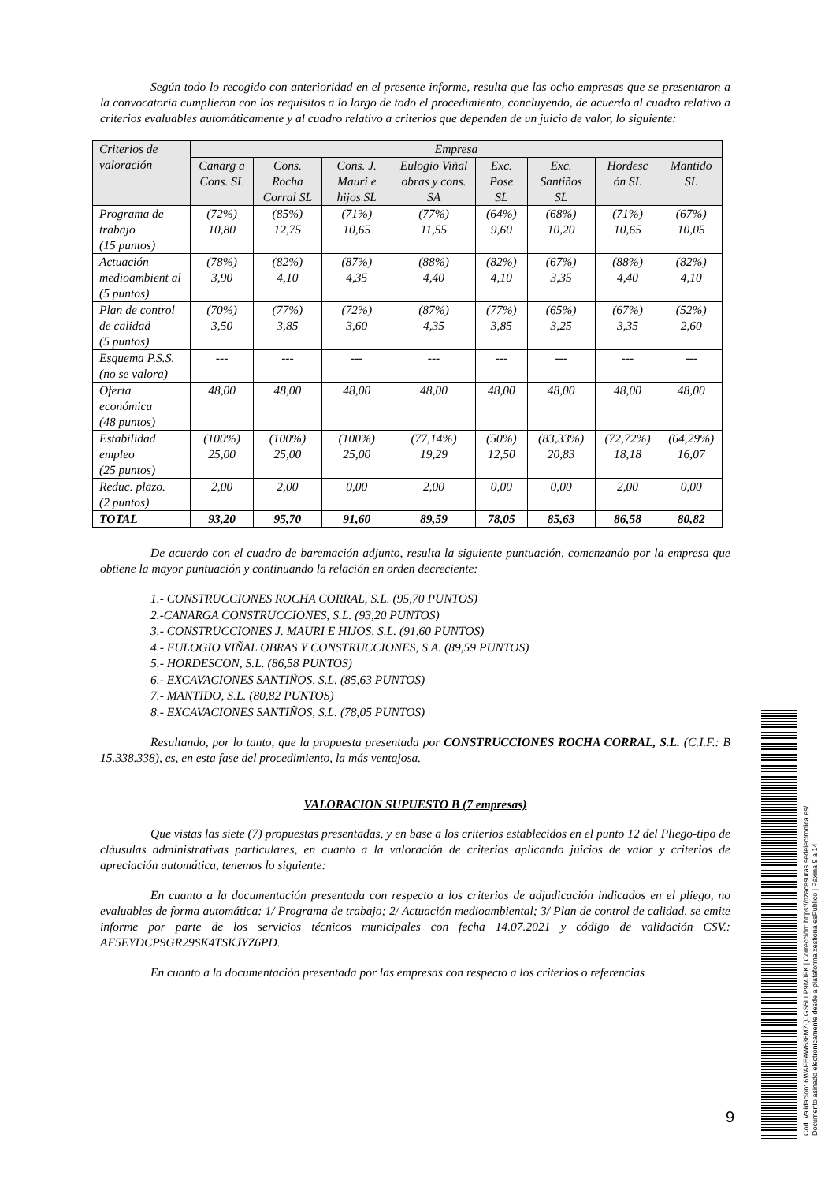Según todo lo recogido con anterioridad en el presente informe, resulta que las ocho empresas que se presentaron a la convocatoria cumplieron con los requisitos a lo largo de todo el procedimiento, concluyendo, de acuerdo al cuadro relativo a criterios evaluables automáticamente y al cuadro relativo a criterios que dependen de un juicio de valor, lo siguiente:
| Criterios de valoración | Empresa | | | | | | | |
| --- | --- | --- | --- | --- | --- | --- | --- | --- |
| | Canarg a Cons. SL | Cons. Rocha Corral SL | Cons. J. Mauri e hijos SL | Eulogio Viñal obras y cons. SA | Exc. Pose SL | Exc. Santiños SL | Hordesc ón SL | Mantido SL |
| Programa de trabajo (15 puntos) | (72%) 10,80 | (85%) 12,75 | (71%) 10,65 | (77%) 11,55 | (64%) 9,60 | (68%) 10,20 | (71%) 10,65 | (67%) 10,05 |
| Actuación medioambient al (5 puntos) | (78%) 3,90 | (82%) 4,10 | (87%) 4,35 | (88%) 4,40 | (82%) 4,10 | (67%) 3,35 | (88%) 4,40 | (82%) 4,10 |
| Plan de control de calidad (5 puntos) | (70%) 3,50 | (77%) 3,85 | (72%) 3,60 | (87%) 4,35 | (77%) 3,85 | (65%) 3,25 | (67%) 3,35 | (52%) 2,60 |
| Esquema P.S.S. (no se valora) | --- | --- | --- | --- | --- | --- | --- | --- |
| Oferta económica (48 puntos) | 48,00 | 48,00 | 48,00 | 48,00 | 48,00 | 48,00 | 48,00 | 48,00 |
| Estabilidad empleo (25 puntos) | (100%) 25,00 | (100%) 25,00 | (100%) 25,00 | (77,14%) 19,29 | (50%) 12,50 | (83,33%) 20,83 | (72,72%) 18,18 | (64,29%) 16,07 |
| Reduc. plazo. (2 puntos) | 2,00 | 2,00 | 0,00 | 2,00 | 0,00 | 0,00 | 2,00 | 0,00 |
| TOTAL | 93,20 | 95,70 | 91,60 | 89,59 | 78,05 | 85,63 | 86,58 | 80,82 |
De acuerdo con el cuadro de baremación adjunto, resulta la siguiente puntuación, comenzando por la empresa que obtiene la mayor puntuación y continuando la relación en orden decreciente:
1.- CONSTRUCCIONES ROCHA CORRAL, S.L. (95,70 PUNTOS)
2.-CANARGA CONSTRUCCIONES, S.L. (93,20 PUNTOS)
3.- CONSTRUCCIONES J. MAURI E HIJOS, S.L. (91,60 PUNTOS)
4.- EULOGIO VIÑAL OBRAS Y CONSTRUCCIONES, S.A. (89,59 PUNTOS)
5.- HORDESCON, S.L. (86,58 PUNTOS)
6.- EXCAVACIONES SANTIÑOS, S.L. (85,63 PUNTOS)
7.- MANTIDO, S.L. (80,82 PUNTOS)
8.- EXCAVACIONES SANTIÑOS, S.L. (78,05 PUNTOS)
Resultando, por lo tanto, que la propuesta presentada por CONSTRUCCIONES ROCHA CORRAL, S.L. (C.I.F.: B 15.338.338), es, en esta fase del procedimiento, la más ventajosa.
VALORACION SUPUESTO B (7 empresas)
Que vistas las siete (7) propuestas presentadas, y en base a los criterios establecidos en el punto 12 del Pliego-tipo de cláusulas administrativas particulares, en cuanto a la valoración de criterios aplicando juicios de valor y criterios de apreciación automática, tenemos lo siguiente:
En cuanto a la documentación presentada con respecto a los criterios de adjudicación indicados en el pliego, no evaluables de forma automática: 1/ Programa de trabajo; 2/ Actuación medioambiental; 3/ Plan de control de calidad, se emite informe por parte de los servicios técnicos municipales con fecha 14.07.2021 y código de validación CSV.: AF5EYDCP9GR29SK4TSKJYZ6PD.
En cuanto a la documentación presentada por las empresas con respecto a los criterios o referencias
9
Cod. Validación: 6WAFEAW636MZQJGS5LLP9MJFK | Corrección: https://ozacesuras.sedelectronica.es/
Documento asinado electronicamente desde a plataforma xestiona esPublico | Páxina 9 a 14